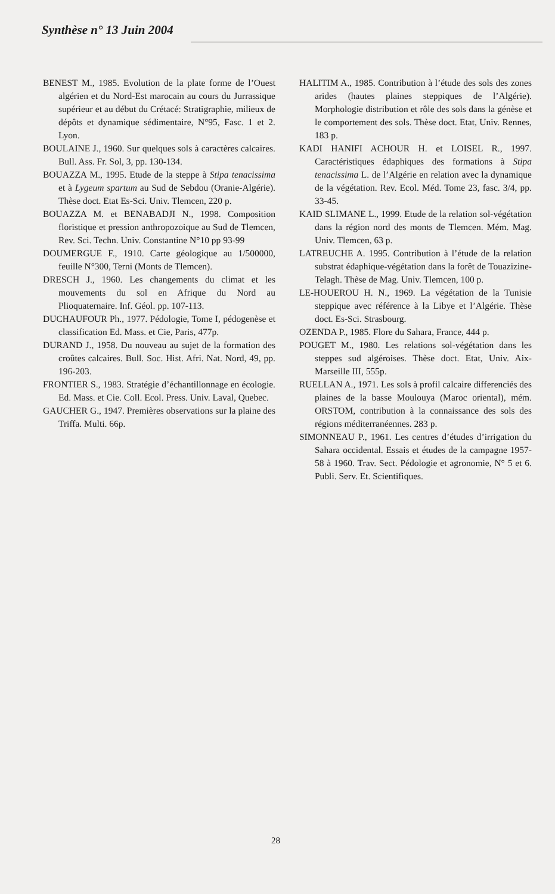Synthèse n° 13 Juin 2004
BENEST M., 1985. Evolution de la plate forme de l’Ouest algérien et du Nord-Est marocain au cours du Jurrassique supérieur et au début du Crétacé: Stratigraphie, milieux de dépôts et dynamique sédimentaire, N°95, Fasc. 1 et 2. Lyon.
BOULAINE J., 1960. Sur quelques sols à caractères calcaires. Bull. Ass. Fr. Sol, 3, pp. 130-134.
BOUAZZA M., 1995. Etude de la steppe à Stipa tenacissima et à Lygeum spartum au Sud de Sebdou (Oranie-Algérie). Thèse doct. Etat Es-Sci. Univ. Tlemcen, 220 p.
BOUAZZA M. et BENABADJI N., 1998. Composition floristique et pression anthropozoique au Sud de Tlemcen, Rev. Sci. Techn. Univ. Constantine N°10 pp 93-99
DOUMERGUE F., 1910. Carte géologique au 1/500000, feuille N°300, Terni (Monts de Tlemcen).
DRESCH J., 1960. Les changements du climat et les mouvements du sol en Afrique du Nord au Plioquaternaire. Inf. Géol. pp. 107-113.
DUCHAUFOUR Ph., 1977. Pédologie, Tome I, pédogenèse et classification Ed. Mass. et Cie, Paris, 477p.
DURAND J., 1958. Du nouveau au sujet de la formation des croûtes calcaires. Bull. Soc. Hist. Afri. Nat. Nord, 49, pp. 196-203.
FRONTIER S., 1983. Stratégie d’échantillonnage en écologie. Ed. Mass. et Cie. Coll. Ecol. Press. Univ. Laval, Quebec.
GAUCHER G., 1947. Premières observations sur la plaine des Triffa. Multi. 66p.
HALITIM A., 1985. Contribution à l’étude des sols des zones arides (hautes plaines steppiques de l’Algérie). Morphologie distribution et rôle des sols dans la génèse et le comportement des sols. Thèse doct. Etat, Univ. Rennes, 183 p.
KADI HANIFI ACHOUR H. et LOISEL R., 1997. Caractéristiques édaphiques des formations à Stipa tenacissima L. de l’Algérie en relation avec la dynamique de la végétation. Rev. Ecol. Méd. Tome 23, fasc. 3/4, pp. 33-45.
KAID SLIMANE L., 1999. Etude de la relation sol-végétation dans la région nord des monts de Tlemcen. Mém. Mag. Univ. Tlemcen, 63 p.
LATREUCHE A. 1995. Contribution à l’étude de la relation substrat édaphique-végétation dans la forêt de Touazizine-Telagh. Thèse de Mag. Univ. Tlemcen, 100 p.
LE-HOUEROU H. N., 1969. La végétation de la Tunisie steppique avec référence à la Libye et l’Algérie. Thèse doct. Es-Sci. Strasbourg.
OZENDA P., 1985. Flore du Sahara, France, 444 p.
POUGET M., 1980. Les relations sol-végétation dans les steppes sud algéroises. Thèse doct. Etat, Univ. Aix-Marseille III, 555p.
RUELLAN A., 1971. Les sols à profil calcaire differenciés des plaines de la basse Moulouya (Maroc oriental), mém. ORSTOM, contribution à la connaissance des sols des régions méditerranéennes. 283 p.
SIMONNEAU P., 1961. Les centres d’études d’irrigation du Sahara occidental. Essais et études de la campagne 1957-58 à 1960. Trav. Sect. Pédologie et agronomie, N° 5 et 6. Publi. Serv. Et. Scientifiques.
28